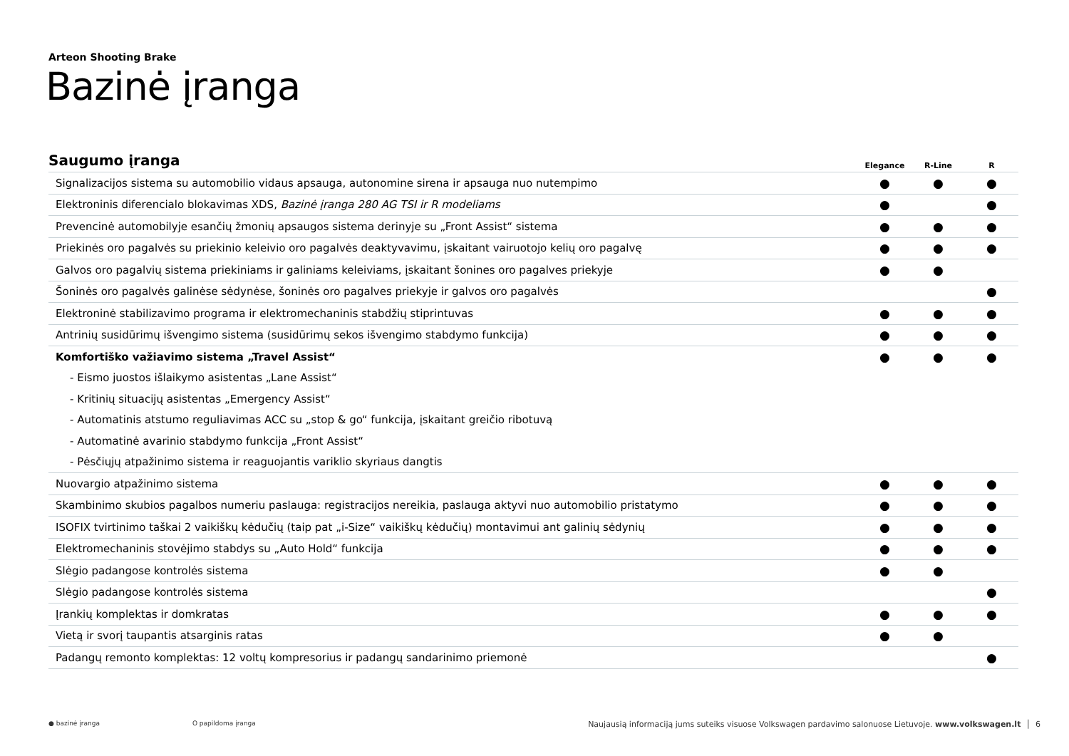Arteon Shooting Brake
Bazinė įranga
| Saugumo įranga | Elegance | R-Line | R |
| --- | --- | --- | --- |
| Signalizacijos sistema su automobilio vidaus apsauga, autonomine sirena ir apsauga nuo nutempimo | ● | ● | ● |
| Elektroninis diferencialo blokavimas XDS, Bazinė įranga 280 AG TSI ir R modeliams | ● | | ● |
| Prevencinė automobilyje esančių žmonių apsaugos sistema derinyje su „Front Assist“ sistema | ● | ● | ● |
| Priekinės oro pagalvės su priekinio keleivio oro pagalvės deaktyvavimu, įskaitant vairuotojo kelių oro pagalvę | ● | ● | ● |
| Galvos oro pagalvių sistema priekiniams ir galiniams keleiviams, įskaitant šonines oro pagalves priekyje | ● | ● | |
| Šoninės oro pagalvės galinėse sėdynėse, šoninės oro pagalves priekyje ir galvos oro pagalvės | | | ● |
| Elektroninė stabilizavimo programa ir elektromechaninis stabdžių stiprintuvas | ● | ● | ● |
| Antrinių susidūrimų išvengimo sistema (susidūrimų sekos išvengimo stabdymo funkcija) | ● | ● | ● |
| Komfortiško važiavimo sistema „Travel Assist“ | ● | ● | ● |
| - Eismo juostos išlaikymo asistentas „Lane Assist“ | | | |
| - Kritinių situacijų asistentas „Emergency Assist“ | | | |
| - Automatinis atstumo reguliavimas ACC su „stop & go“ funkcija, įskaitant greičio ribotuvą | | | |
| - Automatinė avarinio stabdymo funkcija „Front Assist“ | | | |
| - Pėsčiųjų atpažinimo sistema ir reaguojantis variklio skyriaus dangtis | | | |
| Nuovargio atpažinimo sistema | ● | ● | ● |
| Skambinimo skubios pagalbos numeriu paslauga: registracijos nereikia, paslauga aktyvi nuo automobilio pristatymo | ● | ● | ● |
| ISOFIX tvirtinimo taškai 2 vaikiškų kėdučių (taip pat „i-Size“ vaikiškų kėdučių) montavimui ant galinių sėdynių | ● | ● | ● |
| Elektromechaninis stovėjimo stabdys su „Auto Hold“ funkcija | ● | ● | ● |
| Slėgio padangose kontrolės sistema | ● | ● | |
| Slėgio padangose kontrolės sistema | | | ● |
| Įrankių komplektas ir domkratas | ● | ● | ● |
| Vietą ir svorį taupantis atsarginis ratas | ● | ● | |
| Padangų remonto komplektas: 12 voltų kompresorius ir padangų sandarinimo priemonė | | | ● |
● bazinė įranga O papildoma įranga Naujausią informaciją jums suteiks visuose Volkswagen pardavimo salonuose Lietuvoje. www.volkswagen.lt │ 6